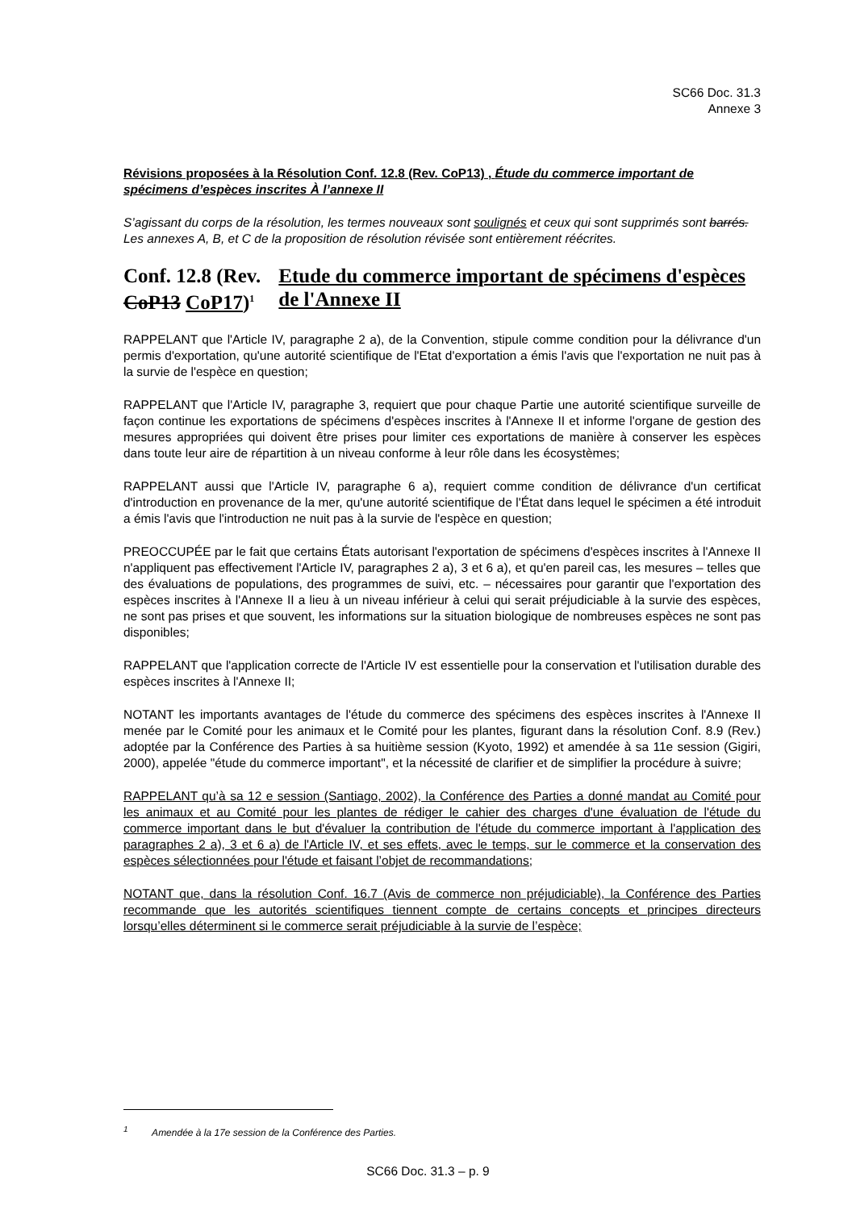SC66 Doc. 31.3
Annexe 3
Révisions proposées à la Résolution Conf. 12.8 (Rev. CoP13) , Étude du commerce important de spécimens d’espèces inscrites À l’annexe II
S’agissant du corps de la résolution, les termes nouveaux sont soulignés et ceux qui sont supprimés sont barrés. Les annexes A, B, et C de la proposition de résolution révisée sont entièrement réécrites.
Conf. 12.8 (Rev. CoP13 CoP17)<sup>1</sup>
Etude du commerce important de spécimens d'espèces de l'Annexe II
RAPPELANT que l'Article IV, paragraphe 2 a), de la Convention, stipule comme condition pour la délivrance d'un permis d'exportation, qu'une autorité scientifique de l'Etat d'exportation a émis l'avis que l'exportation ne nuit pas à la survie de l'espèce en question;
RAPPELANT que l'Article IV, paragraphe 3, requiert que pour chaque Partie une autorité scientifique surveille de façon continue les exportations de spécimens d'espèces inscrites à l'Annexe II et informe l'organe de gestion des mesures appropriées qui doivent être prises pour limiter ces exportations de manière à conserver les espèces dans toute leur aire de répartition à un niveau conforme à leur rôle dans les écosystèmes;
RAPPELANT aussi que l'Article IV, paragraphe 6 a), requiert comme condition de délivrance d'un certificat d'introduction en provenance de la mer, qu'une autorité scientifique de l'État dans lequel le spécimen a été introduit a émis l'avis que l'introduction ne nuit pas à la survie de l'espèce en question;
PREOCCUPÉE par le fait que certains États autorisant l'exportation de spécimens d'espèces inscrites à l'Annexe II n'appliquent pas effectivement l'Article IV, paragraphes 2 a), 3 et 6 a), et qu'en pareil cas, les mesures – telles que des évaluations de populations, des programmes de suivi, etc. – nécessaires pour garantir que l'exportation des espèces inscrites à l'Annexe II a lieu à un niveau inférieur à celui qui serait préjudiciable à la survie des espèces, ne sont pas prises et que souvent, les informations sur la situation biologique de nombreuses espèces ne sont pas disponibles;
RAPPELANT que l'application correcte de l'Article IV est essentielle pour la conservation et l'utilisation durable des espèces inscrites à l'Annexe II;
NOTANT les importants avantages de l'étude du commerce des spécimens des espèces inscrites à l'Annexe II menée par le Comité pour les animaux et le Comité pour les plantes, figurant dans la résolution Conf. 8.9 (Rev.) adoptée par la Conférence des Parties à sa huitième session (Kyoto, 1992) et amendée à sa 11e session (Gigiri, 2000), appelée "étude du commerce important", et la nécessité de clarifier et de simplifier la procédure à suivre;
RAPPELANT qu’à sa 12 e session (Santiago, 2002), la Conférence des Parties a donné mandat au Comité pour les animaux et au Comité pour les plantes de rédiger le cahier des charges d'une évaluation de l'étude du commerce important dans le but d'évaluer la contribution de l'étude du commerce important à l'application des paragraphes 2 a), 3 et 6 a) de l'Article IV, et ses effets, avec le temps, sur le commerce et la conservation des espèces sélectionnées pour l'étude et faisant l’objet de recommandations;
NOTANT que, dans la résolution Conf. 16.7 (Avis de commerce non préjudiciable), la Conférence des Parties recommande que les autorités scientifiques tiennent compte de certains concepts et principes directeurs lorsqu’elles déterminent si le commerce serait préjudiciable à la survie de l’espèce;
<sup>1</sup> Amendée à la 17e session de la Conférence des Parties.
SC66 Doc. 31.3 – p. 9